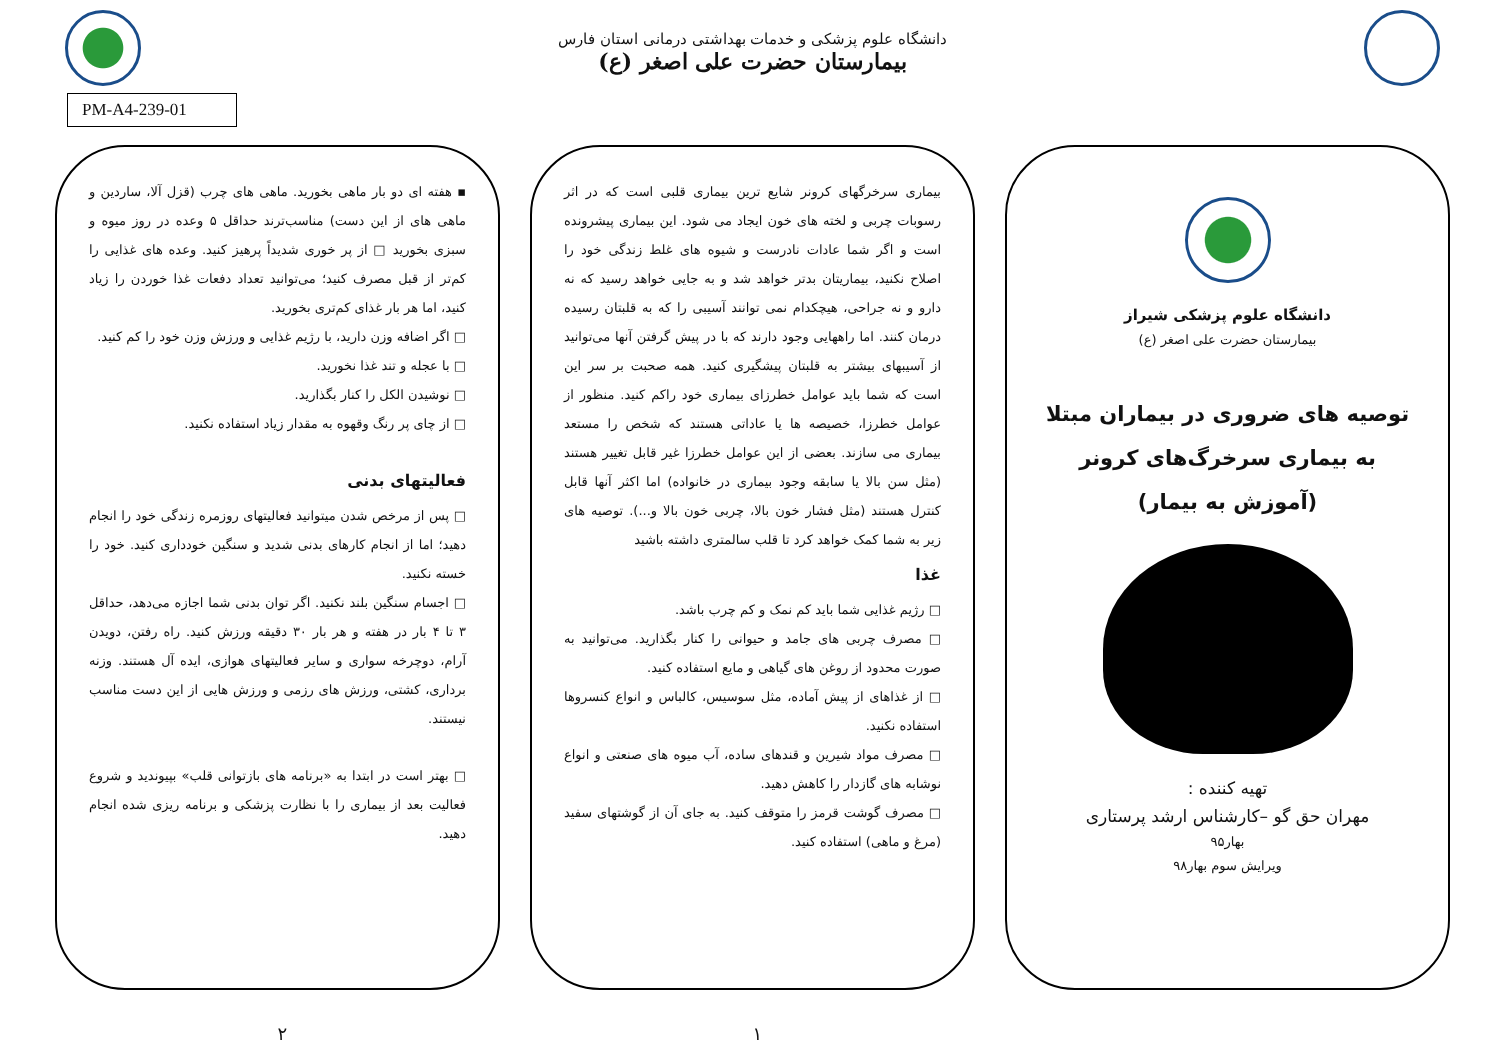دانشگاه علوم پزشکی و خدمات بهداشتی درمانی استان فارس
بیمارستان حضرت علی اصغر (ع)
PM-A4-239-01
دانشگاه علوم پزشکی شیراز
بیمارستان حضرت علی اصغر (ع)
توصیه های ضروری در بیماران مبتلا به بیماری سرخرگ‌های کرونر
(آموزش به بیمار)
تهیه کننده :
مهران حق گو –کارشناس ارشد پرستاری
بهار۹۵
ویرایش سوم بهار۹۸
بیماری سرخرگهای کرونر شایع ترین بیماری قلبی است که در اثر رسوبات چربی و لخته های خون ایجاد می شود. این بیماری پیشرونده است و اگر شما عادات نادرست و شیوه های غلط زندگی خود را اصلاح نکنید، بیماریتان بدتر خواهد شد و به جایی خواهد رسید که نه دارو و نه جراحی، هیچکدام نمی توانند آسیبی را که به قلبتان رسیده درمان کنند. اما راههایی وجود دارند که با در پیش گرفتن آنها می‌توانید از آسیبهای بیشتر به قلبتان پیشگیری کنید. همه صحبت بر سر این است که شما باید عوامل خطرزای بیماری خود راکم کنید. منظور از عوامل خطرزا، خصیصه ها یا عاداتی هستند که شخص را مستعد بیماری می سازند. بعضی از این عوامل خطرزا غیر قابل تغییر هستند (مثل سن بالا یا سابقه وجود بیماری در خانواده) اما اکثر آنها قابل کنترل هستند (مثل فشار خون بالا، چربی خون بالا و...). توصیه های زیر به شما کمک خواهد کرد تا قلب سالمتری داشته باشید
غذا
□ رژیم غذایی شما باید کم نمک و کم چرب باشد.
□ مصرف چربی های جامد و حیوانی را کنار بگذارید. می‌توانید به صورت محدود از روغن های گیاهی و مایع استفاده کنید.
□ از غذاهای از پیش آماده، مثل سوسیس، کالباس و انواع کنسروها استفاده نکنید.
□ مصرف مواد شیرین و قندهای ساده، آب میوه های صنعتی و انواع نوشابه های گازدار را کاهش دهید.
□ مصرف گوشت قرمز را متوقف کنید. به جای آن از گوشتهای سفید (مرغ و ماهی) استفاده کنید.
۱
▪ هفته ای دو بار ماهی بخورید. ماهی های چرب (قزل آلا، ساردین و ماهی های از این دست) مناسب‌ترند حداقل ۵ وعده در روز میوه و سبزی بخورید □ از پر خوری شدیداً پرهیز کنید. وعده های غذایی را کم‌تر از قبل مصرف کنید؛ می‌توانید تعداد دفعات غذا خوردن را زیاد کنید، اما هر بار غذای کم‌تری بخورید.
□ اگر اضافه وزن دارید، با رژیم غذایی و ورزش وزن خود را کم کنید.
□ با عجله و تند غذا نخورید.
□ نوشیدن الکل را کنار بگذارید.
□ از چای پر رنگ وقهوه به مقدار زیاد استفاده نکنید.
فعالیتهای بدنی
□ پس از مرخص شدن میتوانید فعالیتهای روزمره زندگی خود را انجام دهید؛ اما از انجام کارهای بدنی شدید و سنگین خودداری کنید. خود را خسته نکنید.
□ اجسام سنگین بلند نکنید. اگر توان بدنی شما اجازه می‌دهد، حداقل ۳ تا ۴ بار در هفته و هر بار ۳۰ دقیقه ورزش کنید. راه رفتن، دویدن آرام، دوچرخه سواری و سایر فعالیتهای هوازی، ایده آل هستند. وزنه برداری، کشتی، ورزش های رزمی و ورزش هایی از این دست مناسب نیستند.
□ بهتر است در ابتدا به «برنامه های بازتوانی قلب» بپیوندید و شروع فعالیت بعد از بیماری را با نظارت پزشکی و برنامه ریزی شده انجام دهید.
۲